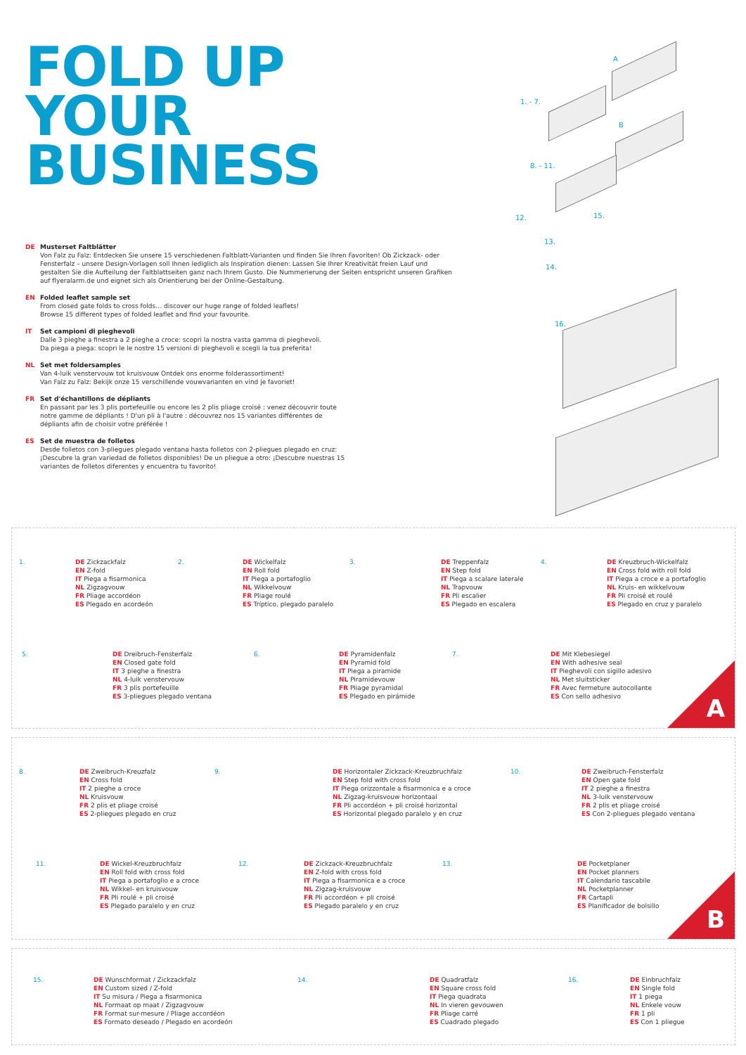FOLD UP
YOUR
BUSINESS
A
1. - 7.
B
8. - 11.
12. 15.
13.
14.
16.
DE Musterset Faltblätter
Von Falz zu Falz: Entdecken Sie unsere 15 verschiedenen Faltblatt-Varianten und finden Sie Ihren Favoriten! Ob Zickzack- oder Fensterfalz – unsere Design-Vorlagen soll Ihnen lediglich als Inspiration dienen: Lassen Sie Ihrer Kreativität freien Lauf und gestalten Sie die Aufteilung der Faltblattseiten ganz nach Ihrem Gusto. Die Nummerierung der Seiten entspricht unseren Grafiken auf flyeralarm.de und eignet sich als Orientierung bei der Online-Gestaltung.
EN Folded leaflet sample set
From closed gate folds to cross folds… discover our huge range of folded leaflets!
Browse 15 different types of folded leaflet and find your favourite.
IT Set campioni di pieghevoli
Dalle 3 pieghe a finestra a 2 pieghe a croce: scopri la nostra vasta gamma di pieghevoli.
Da piega a piega: scopri le le nostre 15 versioni di pieghevoli e scegli la tua preferita!
NL Set met foldersamples
Van 4-luik venstervouw tot kruisvouw Ontdek ons enorme folderassortiment!
Van Falz zu Falz: Bekijk onze 15 verschillende vouwvarianten en vind je favoriet!
FR Set d'échantillons de dépliants
En passant par les 3 plis portefeuille ou encore les 2 plis pliage croisé : venez découvrir toute
notre gamme de dépliants ! D'un pli à l'autre : découvrez nos 15 variantes différentes de
dépliants afin de choisir votre préférée !
ES Set de muestra de folletos
Desde folletos con 3-pliegues plegado ventana hasta folletos con 2-pliegues plegado en cruz:
¡Descubre la gran variedad de folletos disponibles! De un pliegue a otro: ¡Descubre nuestras 15
variantes de folletos diferentes y encuentra tu favorito!
1.
DE Zickzackfalz
EN Z-fold
IT Piega a fisarmonica
NL Zigzagvouw
FR Pliage accordéon
ES Plegado en acordeón
2.
DE Wickelfalz
EN Roll fold
IT Piega a portafoglio
NL Wikkelvouw
FR Pliage roulé
ES Tríptico, plegado paralelo
3.
DE Treppenfalz
EN Step fold
IT Piega a scalare laterale
NL Trapvouw
FR Pli escalier
ES Plegado en escalera
4.
DE Kreuzbruch-Wickelfalz
EN Cross fold with roll fold
IT Piega a croce e a portafoglio
NL Kruis- en wikkelvouw
FR Pli croisé et roulé
ES Plegado en cruz y paralelo
5.
DE Dreibruch-Fensterfalz
EN Closed gate fold
IT 3 pieghe a finestra
NL 4-luik venstervouw
FR 3 plis portefeuille
ES 3-pliegues plegado ventana
6.
DE Pyramidenfalz
EN Pyramid fold
IT Piega a piramide
NL Piramidevouw
FR Pliage pyramidal
ES Plegado en pirámide
7.
DE Mit Klebesiegel
EN With adhesive seal
IT Pieghevoli con sigillo adesivo
NL Met sluitsticker
FR Avec fermeture autocollante
ES Con sello adhesivo
A
8.
DE Zweibruch-Kreuzfalz
EN Cross fold
IT 2 pieghe a croce
NL Kruisvouw
FR 2 plis et pliage croisé
ES 2-pliegues plegado en cruz
9.
DE Horizontaler Zickzack-Kreuzbruchfalz
EN Step fold with cross fold
IT Piega orizzontale a fisarmonica e a croce
NL Zigzag-kruisvouw horizontaal
FR Pli accordéon + pli croisé horizontal
ES Horizontal plegado paralelo y en cruz
10.
DE Zweibruch-Fensterfalz
EN Open gate fold
IT 2 pieghe a finestra
NL 3-luik venstervouw
FR 2 plis et pliage croisé
ES Con 2-pliegues plegado ventana
11.
DE Wickel-Kreuzbruchfalz
EN Roll fold with cross fold
IT Piega a portafoglio e a croce
NL Wikkel- en kruisvouw
FR Pli roulé + pli croisé
ES Plegado paralelo y en cruz
12.
DE Zickzack-Kreuzbruchfalz
EN Z-fold with cross fold
IT Piega a fisarmonica e a croce
NL Zigzag-kruisvouw
FR Pli accordéon + pli croisé
ES Plegado paralelo y en cruz
13.
DE Pocketplaner
EN Pocket planners
IT Calendario tascabile
NL Pocketplanner
FR Cartapli
ES Planificador de bolsillo
B
15.
DE Wunschformat / Zickzackfalz
EN Custom sized / Z-fold
IT Su misura / Piega a fisarmonica
NL Formaat op maat / Zigzagvouw
FR Format sur-mesure / Pliage accordéon
ES Formato deseado / Plegado en acordeón
14.
DE Quadratfalz
EN Square cross fold
IT Piega quadrata
NL In vieren gevouwen
FR Pliage carré
ES Cuadrado plegado
16.
DE Einbruchfalz
EN Single fold
IT 1 piega
NL Enkele vouw
FR 1 pli
ES Con 1 pliegue